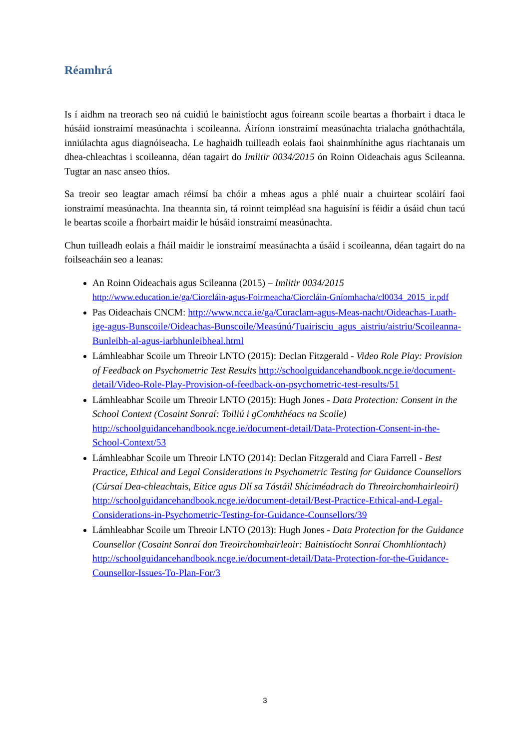Réamhrá
Is í aidhm na treorach seo ná cuidiú le bainistíocht agus foireann scoile beartas a fhorbairt i dtaca le húsáid ionstraimí measúnachta i scoileanna. Áiríonn ionstraimí measúnachta trialacha gnóthachtála, inniúlachta agus diagnóiseacha. Le haghaidh tuilleadh eolais faoi shainmhínithe agus riachtanais um dhea-chleachtas i scoileanna, déan tagairt do Imlitir 0034/2015 ón Roinn Oideachais agus Scileanna. Tugtar an nasc anseo thíos.
Sa treoir seo leagtar amach réimsí ba chóir a mheas agus a phlé nuair a chuirtear scoláirí faoi ionstraimí measúnachta. Ina theannta sin, tá roinnt teimpléad sna haguisíní is féidir a úsáid chun tacú le beartas scoile a fhorbairt maidir le húsáid ionstraimí measúnachta.
Chun tuilleadh eolais a fháil maidir le ionstraimí measúnachta a úsáid i scoileanna, déan tagairt do na foilseacháin seo a leanas:
An Roinn Oideachais agus Scileanna (2015) – Imlitir 0034/2015
http://www.education.ie/ga/Ciorcláin-agus-Foirmeacha/Ciorcláin-Gníomhacha/cl0034_2015_ir.pdf
Pas Oideachais CNCM: http://www.ncca.ie/ga/Curaclam-agus-Meas-nacht/Oideachas-Luath-ige-agus-Bunscoile/Oideachas-Bunscoile/Measúnú/Tuairisciu_agus_aistriu/aistriu/Scoileanna-Bunleibh-al-agus-iarbhunleibheal.html
Lámhleabhar Scoile um Threoir LNTO (2015): Declan Fitzgerald - Video Role Play: Provision of Feedback on Psychometric Test Results http://schoolguidancehandbook.ncge.ie/document-detail/Video-Role-Play-Provision-of-feedback-on-psychometric-test-results/51
Lámhleabhar Scoile um Threoir LNTO (2015): Hugh Jones - Data Protection: Consent in the School Context (Cosaint Sonraí: Toiliú i gComhthéacs na Scoile) http://schoolguidancehandbook.ncge.ie/document-detail/Data-Protection-Consent-in-the-School-Context/53
Lámhleabhar Scoile um Threoir LNTO (2014): Declan Fitzgerald and Ciara Farrell - Best Practice, Ethical and Legal Considerations in Psychometric Testing for Guidance Counsellors (Cúrsaí Dea-chleachtais, Eitice agus Dlí sa Tástáil Shíciméadrach do Threoirchomhairleoirí) http://schoolguidancehandbook.ncge.ie/document-detail/Best-Practice-Ethical-and-Legal-Considerations-in-Psychometric-Testing-for-Guidance-Counsellors/39
Lámhleabhar Scoile um Threoir LNTO (2013): Hugh Jones - Data Protection for the Guidance Counsellor (Cosaint Sonraí don Treoirchomhairleoir: Bainistíocht Sonraí Chomhlíontach) http://schoolguidancehandbook.ncge.ie/document-detail/Data-Protection-for-the-Guidance-Counsellor-Issues-To-Plan-For/3
3